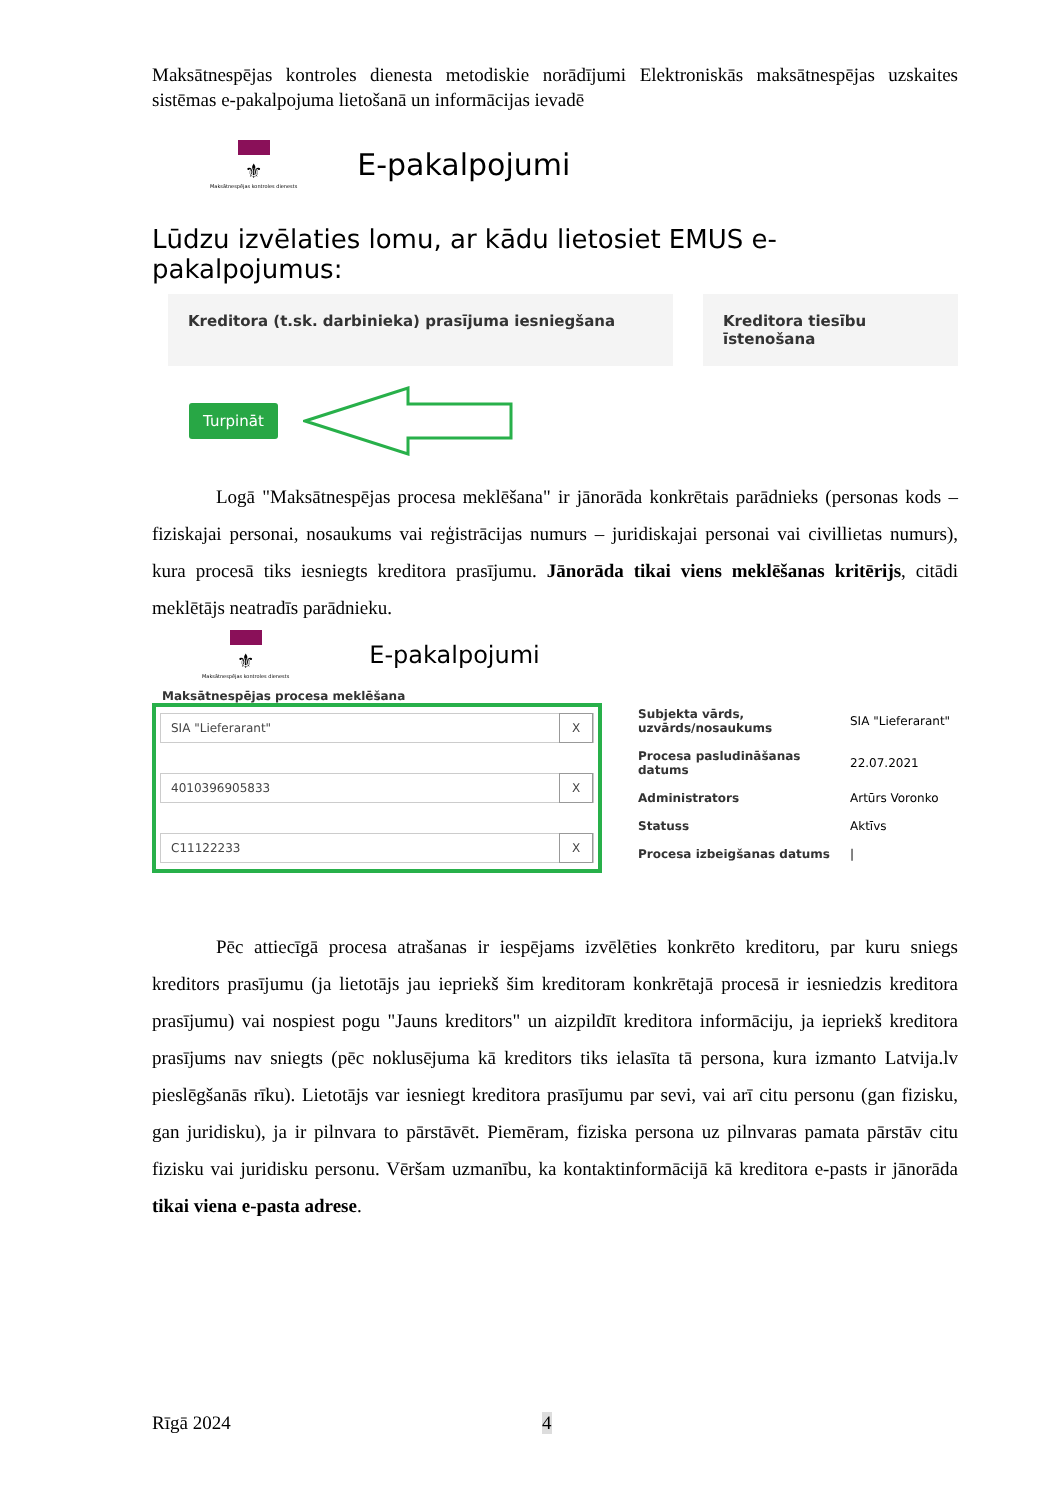Maksātnespējas kontroles dienesta metodiskie norādījumi Elektroniskās maksātnespējas uzskaites sistēmas e-pakalpojuma lietošanā un informācijas ievadē
⚜
Maksātnespējas kontroles dienests
E-pakalpojumi
Lūdzu izvēlaties lomu, ar kādu lietosiet EMUS e-pakalpojumus:
Kreditora (t.sk. darbinieka) prasījuma iesniegšana Kreditora tiesību īstenošana
Turpināt
Logā "Maksātnespējas procesa meklēšana" ir jānorāda konkrētais parādnieks (personas kods – fiziskajai personai, nosaukums vai reģistrācijas numurs – juridiskajai personai vai civillietas numurs), kura procesā tiks iesniegts kreditora prasījumu. Jānorāda tikai viens meklēšanas kritērijs, citādi meklētājs neatradīs parādnieku.
⚜
Maksātnespējas kontroles dienests
E-pakalpojumi
Maksātnespējas procesa meklēšana
SIA "Lieferarant" X
4010396905833 X
C11122233 X
| Subjekta vārds, uzvārds/nosaukums | SIA "Lieferarant" |
| Procesa pasludināšanas datums | 22.07.2021 |
| Administrators | Artūrs Voronko |
| Statuss | Aktīvs |
| Procesa izbeigšanas datums | / |
Pēc attiecīgā procesa atrašanas ir iespējams izvēlēties konkrēto kreditoru, par kuru sniegs kreditors prasījumu (ja lietotājs jau iepriekš šim kreditoram konkrētajā procesā ir iesniedzis kreditora prasījumu) vai nospiest pogu "Jauns kreditors" un aizpildīt kreditora informāciju, ja iepriekš kreditora prasījums nav sniegts (pēc noklusējuma kā kreditors tiks ielasīta tā persona, kura izmanto Latvija.lv pieslēgšanās rīku). Lietotājs var iesniegt kreditora prasījumu par sevi, vai arī citu personu (gan fizisku, gan juridisku), ja ir pilnvara to pārstāvēt. Piemēram, fiziska persona uz pilnvaras pamata pārstāv citu fizisku vai juridisku personu. Vēršam uzmanību, ka kontaktinformācijā kā kreditora e-pasts ir jānorāda tikai viena e-pasta adrese.
Rīgā 2024 4